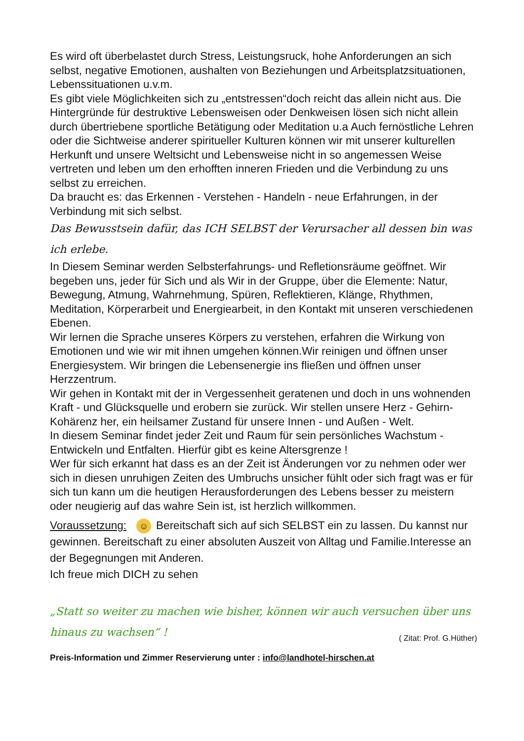Es wird oft überbelastet durch Stress, Leistungsruck, hohe Anforderungen an sich selbst, negative Emotionen, aushalten von Beziehungen und Arbeitsplatzsituationen, Lebenssituationen u.v.m.
Es gibt viele Möglichkeiten sich zu „entstressen“doch reicht das allein nicht aus. Die Hintergründe für destruktive Lebensweisen oder Denkweisen lösen sich nicht allein durch übertriebene sportliche Betätigung oder Meditation u.a Auch fernöstliche Lehren oder die Sichtweise anderer spiritueller Kulturen können wir mit unserer kulturellen Herkunft und unsere Weltsicht und Lebensweise nicht in so angemessen Weise vertreten und leben um den erhofften inneren Frieden und die Verbindung zu uns selbst zu erreichen.
Da braucht es: das Erkennen - Verstehen - Handeln - neue Erfahrungen, in der Verbindung mit sich selbst.
Das Bewusstsein dafür, das ICH SELBST der Verursacher all dessen bin was ich erlebe.
In Diesem Seminar werden Selbsterfahrungs- und Refletionsräume geöffnet. Wir begeben uns, jeder für Sich und als Wir in der Gruppe, über die Elemente: Natur, Bewegung, Atmung, Wahrnehmung, Spüren, Reflektieren, Klänge, Rhythmen, Meditation, Körperarbeit und Energiearbeit, in den Kontakt mit unseren verschiedenen Ebenen.
Wir lernen die Sprache unseres Körpers zu verstehen, erfahren die Wirkung von Emotionen und wie wir mit ihnen umgehen können.Wir reinigen und öffnen unser Energiesystem. Wir bringen die Lebensenergie ins fließen und öffnen unser Herzzentrum.
Wir gehen in Kontakt mit der in Vergessenheit geratenen und doch in uns wohnenden Kraft - und Glücksquelle und erobern sie zurück. Wir stellen unsere Herz - Gehirn- Kohärenz her, ein heilsamer Zustand für unsere Innen - und Außen - Welt.
In diesem Seminar findet jeder Zeit und Raum für sein persönliches Wachstum - Entwickeln und Entfalten. Hierfür gibt es keine Altersgrenze !
Wer für sich erkannt hat dass es an der Zeit ist Änderungen vor zu nehmen oder wer sich in diesen unruhigen Zeiten des Umbruchs unsicher fühlt oder sich fragt was er für sich tun kann um die heutigen Herausforderungen des Lebens besser zu meistern oder neugierig auf das wahre Sein ist, ist herzlich willkommen.
Voraussetzung: ☺ Bereitschaft sich auf sich SELBST ein zu lassen. Du kannst nur gewinnen. Bereitschaft zu einer absoluten Auszeit von Alltag und Familie.Interesse an der Begegnungen mit Anderen.
Ich freue mich DICH zu sehen
„Statt so weiter zu machen wie bisher, können wir auch versuchen über uns hinaus zu wachsen“ ! ( Zitat: Prof. G.Hüther)
Preis-Information und Zimmer Reservierung unter : info@landhotel-hirschen.at